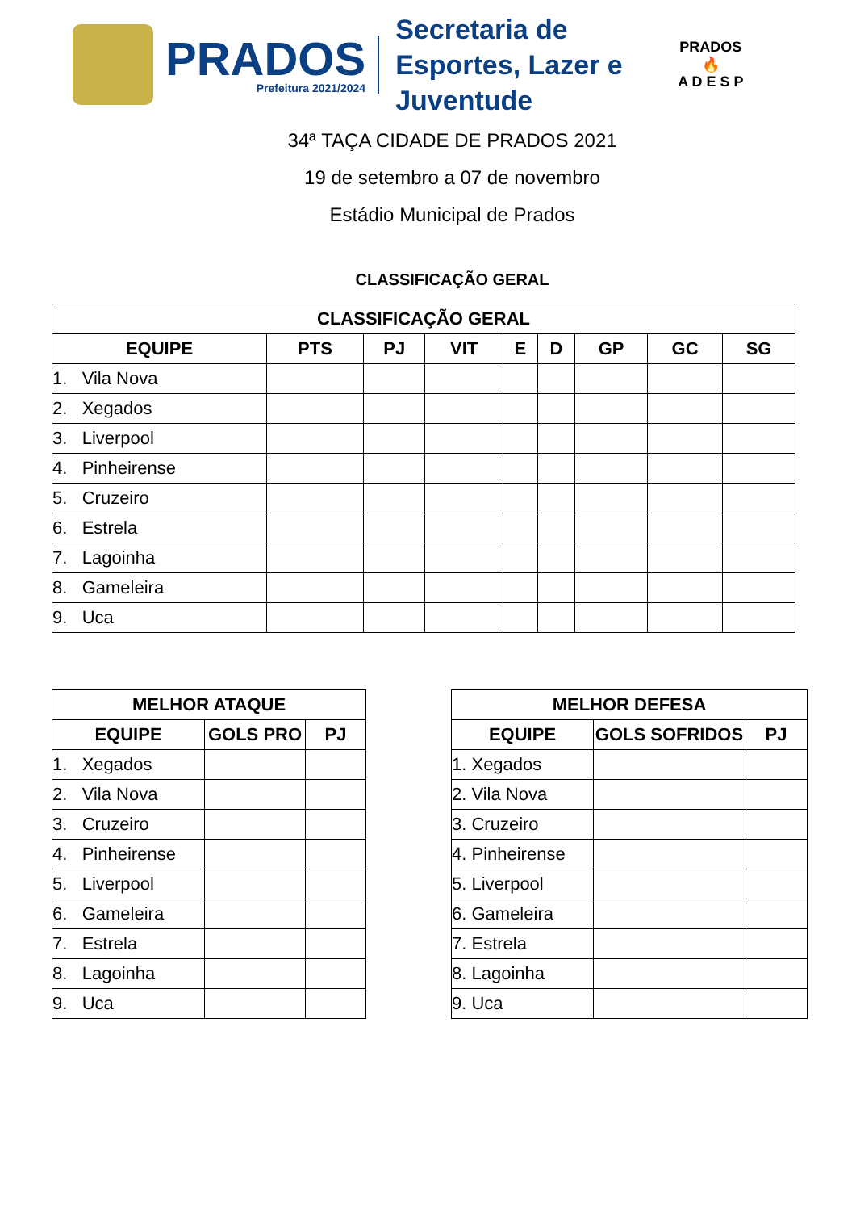PRADOS
Prefeitura 2021/2024
Secretaria de Esportes, Lazer e Juventude
PRADOS
🔥
A D E S P
34ª TAÇA CIDADE DE PRADOS 2021
19 de setembro a 07 de novembro
Estádio Municipal de Prados
CLASSIFICAÇÃO GERAL
| CLASSIFICAÇÃO GERAL | | | | | | | | |
| --- | --- | --- | --- | --- | --- | --- | --- | --- |
| EQUIPE | PTS | PJ | VIT | E | D | GP | GC | SG |
| 1. Vila Nova | | | | | | | | |
| 2. Xegados | | | | | | | | |
| 3. Liverpool | | | | | | | | |
| 4. Pinheirense | | | | | | | | |
| 5. Cruzeiro | | | | | | | | |
| 6. Estrela | | | | | | | | |
| 7. Lagoinha | | | | | | | | |
| 8. Gameleira | | | | | | | | |
| 9. Uca | | | | | | | | |
| MELHOR ATAQUE | | |
| --- | --- | --- |
| EQUIPE | GOLS PRO | PJ |
| 1. Xegados | | |
| 2. Vila Nova | | |
| 3. Cruzeiro | | |
| 4. Pinheirense | | |
| 5. Liverpool | | |
| 6. Gameleira | | |
| 7. Estrela | | |
| 8. Lagoinha | | |
| 9. Uca | | |
| MELHOR DEFESA | | |
| --- | --- | --- |
| EQUIPE | GOLS SOFRIDOS | PJ |
| 1. Xegados | | |
| 2. Vila Nova | | |
| 3. Cruzeiro | | |
| 4. Pinheirense | | |
| 5. Liverpool | | |
| 6. Gameleira | | |
| 7. Estrela | | |
| 8. Lagoinha | | |
| 9. Uca | | |